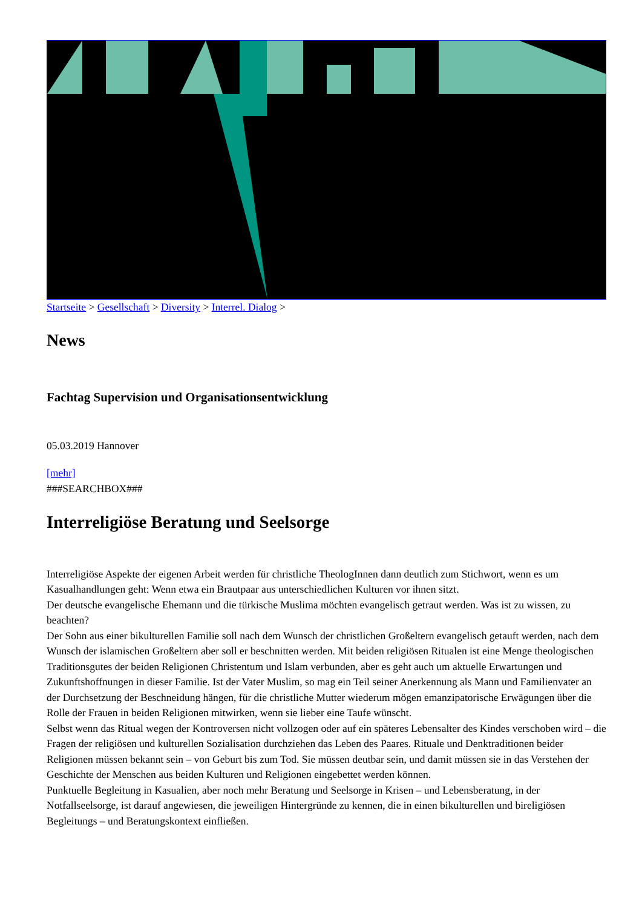Startseite > Gesellschaft > Diversity > Interrel. Dialog >
News
Fachtag Supervision und Organisationsentwicklung
05.03.2019 Hannover
[mehr]
###SEARCHBOX###
Interreligiöse Beratung und Seelsorge
Interreligiöse Aspekte der eigenen Arbeit werden für christliche TheologInnen dann deutlich zum Stichwort, wenn es um Kasualhandlungen geht: Wenn etwa ein Brautpaar aus unterschiedlichen Kulturen vor ihnen sitzt.
Der deutsche evangelische Ehemann und die türkische Muslima möchten evangelisch getraut werden. Was ist zu wissen, zu beachten?
Der Sohn aus einer bikulturellen Familie soll nach dem Wunsch der christlichen Großeltern evangelisch getauft werden, nach dem Wunsch der islamischen Großeltern aber soll er beschnitten werden. Mit beiden religiösen Ritualen ist eine Menge theologischen Traditionsgutes der beiden Religionen Christentum und Islam verbunden, aber es geht auch um aktuelle Erwartungen und Zukunftshoffnungen in dieser Familie. Ist der Vater Muslim, so mag ein Teil seiner Anerkennung als Mann und Familienvater an der Durchsetzung der Beschneidung hängen, für die christliche Mutter wiederum mögen emanzipatorische Erwägungen über die Rolle der Frauen in beiden Religionen mitwirken, wenn sie lieber eine Taufe wünscht.
Selbst wenn das Ritual wegen der Kontroversen nicht vollzogen oder auf ein späteres Lebensalter des Kindes verschoben wird – die Fragen der religiösen und kulturellen Sozialisation durchziehen das Leben des Paares. Rituale und Denktraditionen beider Religionen müssen bekannt sein – von Geburt bis zum Tod. Sie müssen deutbar sein, und damit müssen sie in das Verstehen der Geschichte der Menschen aus beiden Kulturen und Religionen eingebettet werden können.
Punktuelle Begleitung in Kasualien, aber noch mehr Beratung und Seelsorge in Krisen – und Lebensberatung, in der Notfallseelsorge, ist darauf angewiesen, die jeweiligen Hintergründe zu kennen, die in einen bikulturellen und bireligiösen Begleitungs – und Beratungskontext einfließen.